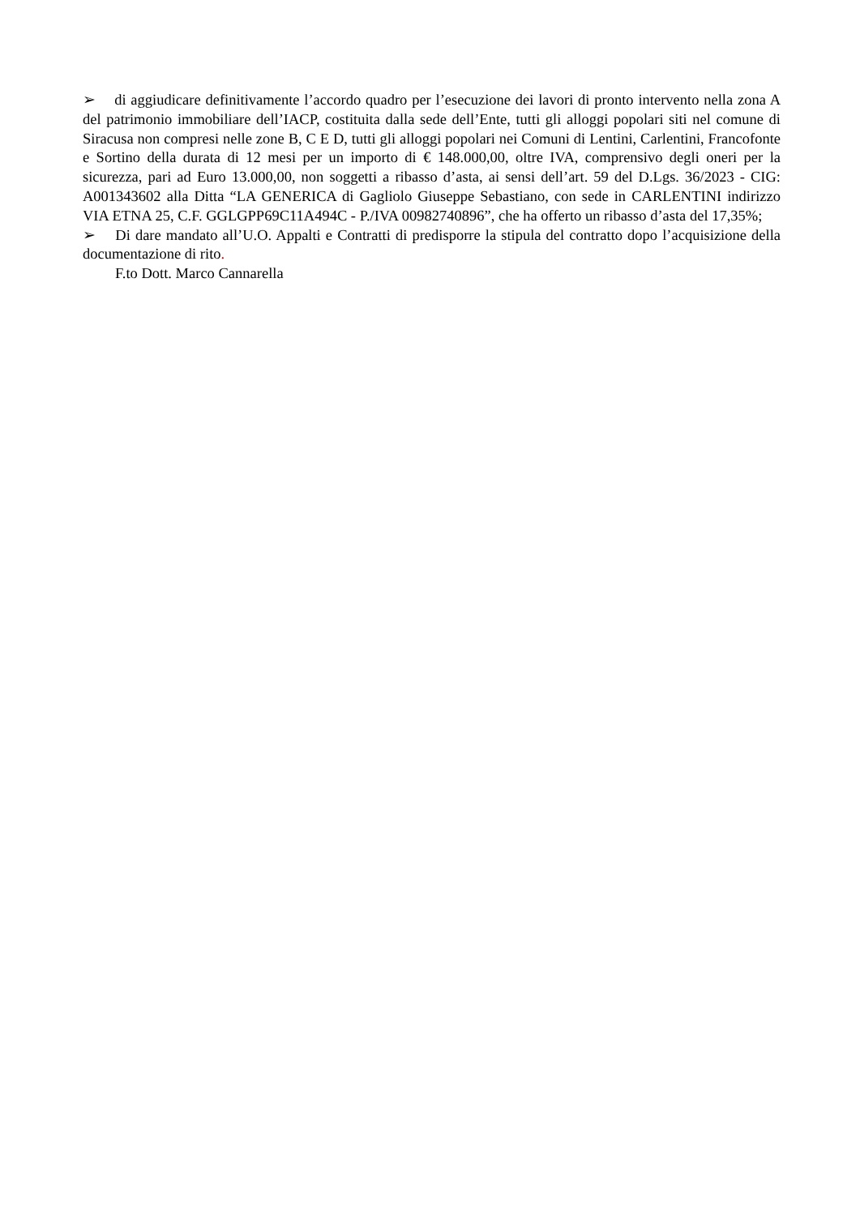➢ di aggiudicare definitivamente l’accordo quadro per l’esecuzione dei lavori di pronto intervento nella zona A del patrimonio immobiliare dell’IACP, costituita dalla sede dell’Ente, tutti gli alloggi popolari siti nel comune di Siracusa non compresi nelle zone B, C E D, tutti gli alloggi popolari nei Comuni di Lentini, Carlentini, Francofonte e Sortino della durata di 12 mesi per un importo di € 148.000,00, oltre IVA, comprensivo degli oneri per la sicurezza, pari ad Euro 13.000,00, non soggetti a ribasso d’asta, ai sensi dell’art. 59 del D.Lgs. 36/2023 - CIG: A001343602 alla Ditta “LA GENERICA di Gagliolo Giuseppe Sebastiano, con sede in CARLENTINI indirizzo VIA ETNA 25, C.F. GGLGPP69C11A494C - P./IVA 00982740896”, che ha offerto un ribasso d’asta del 17,35%;
➢ Di dare mandato all’U.O. Appalti e Contratti di predisporre la stipula del contratto dopo l’acquisizione della documentazione di rito.
F.to Dott. Marco Cannarella